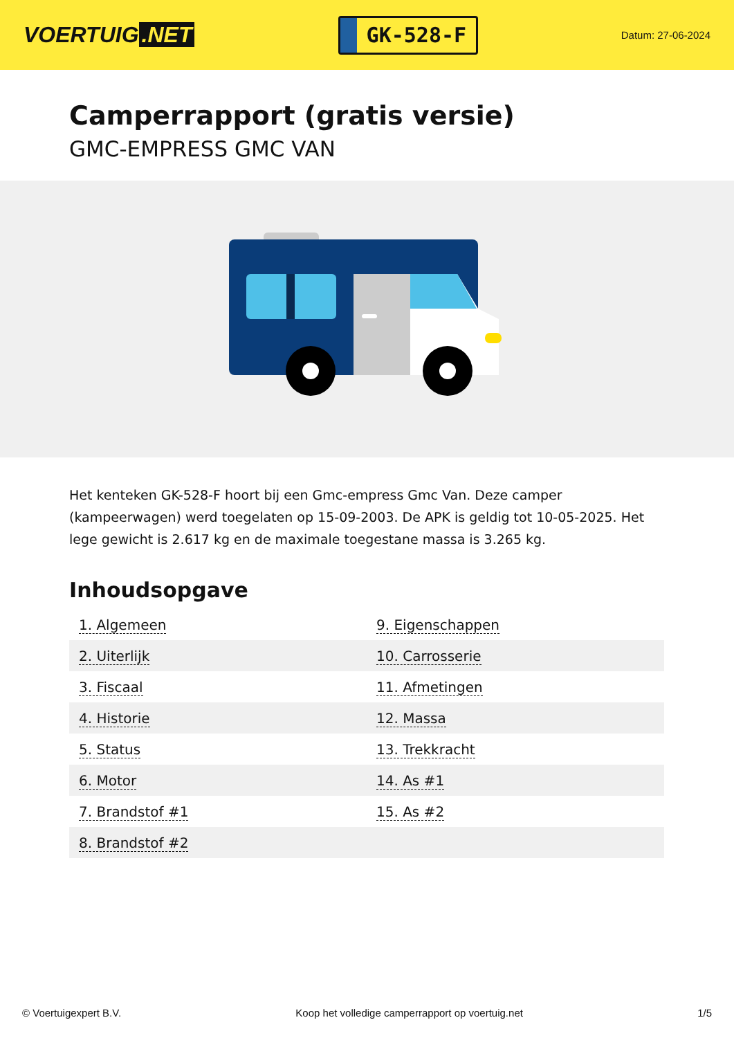VOERTUIG.NET
GK-528-F
Datum: 27-06-2024
Camperrapport (gratis versie)
GMC-EMPRESS GMC VAN
Het kenteken GK-528-F hoort bij een Gmc-empress Gmc Van. Deze camper (kampeerwagen) werd toegelaten op 15-09-2003. De APK is geldig tot 10-05-2025. Het lege gewicht is 2.617 kg en de maximale toegestane massa is 3.265 kg.
Inhoudsopgave
| 1. Algemeen | 9. Eigenschappen |
| 2. Uiterlijk | 10. Carrosserie |
| 3. Fiscaal | 11. Afmetingen |
| 4. Historie | 12. Massa |
| 5. Status | 13. Trekkracht |
| 6. Motor | 14. As #1 |
| 7. Brandstof #1 | 15. As #2 |
| 8. Brandstof #2 | |
© Voertuigexpert B.V. Koop het volledige camperrapport op voertuig.net 1/5